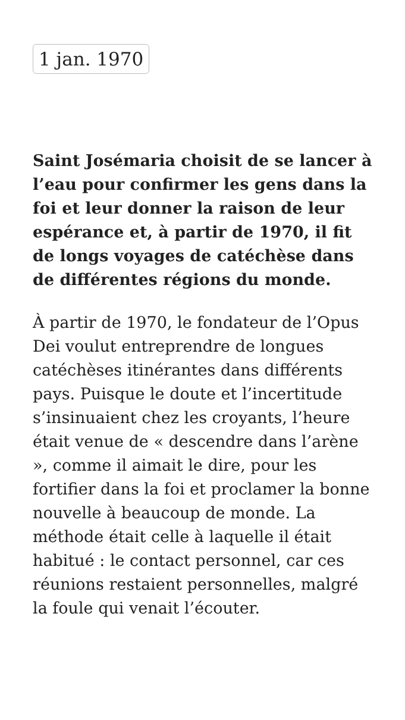1 jan. 1970
Saint Josémaria choisit de se lancer à l’eau pour confirmer les gens dans la foi et leur donner la raison de leur espérance et, à partir de 1970, il fit de longs voyages de catéchèse dans de différentes régions du monde.
À partir de 1970, le fondateur de l’Opus Dei voulut entreprendre de longues catéchèses itinérantes dans différents pays. Puisque le doute et l’incertitude s’insinuaient chez les croyants, l’heure était venue de « descendre dans l’arène », comme il aimait le dire, pour les fortifier dans la foi et proclamer la bonne nouvelle à beaucoup de monde. La méthode était celle à laquelle il était habitué : le contact personnel, car ces réunions restaient personnelles, malgré la foule qui venait l’écouter.